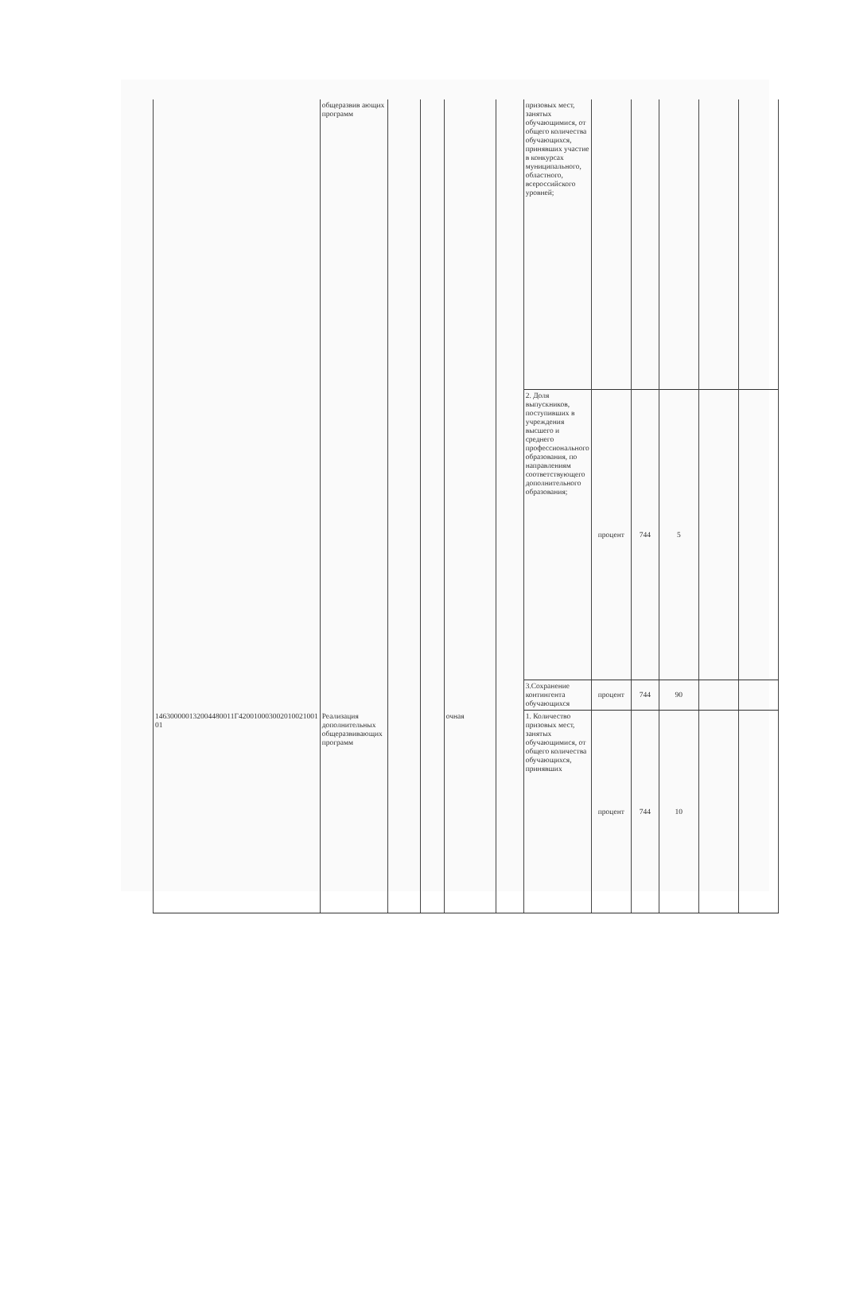| | общеразвив ающих программ | | | | | призовых мест, занятых обучающимися, от общего количества обучающихся, принявших участие в конкурсах муниципального, областного, всероссийского уровней; | | | | | |
| | | | | | | 2. Доля выпускников, поступивших в учреждения высшего и среднего профессионального образования, по направлениям соответствующего дополнительного образования; | процент | 744 | 5 | | |
| | | | | | | 3.Сохранение контингента обучающихся | процент | 744 | 90 | | |
| 146300000132004480011Г420010003002010021001 01 | Реализация дополнительных общеразвивающих программ | | | очная | | 1. Количество призовых мест, занятых обучающимися, от общего количества обучающихся, принявших | процент | 744 | 10 | | |